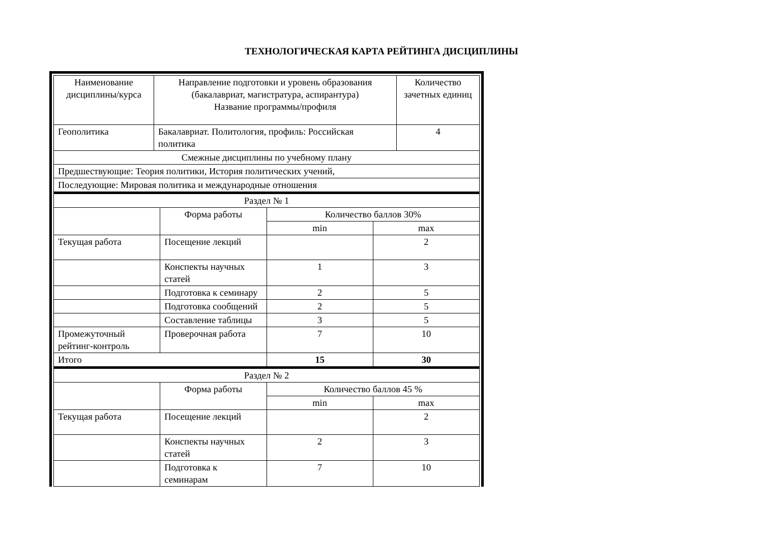ТЕХНОЛОГИЧЕСКАЯ КАРТА РЕЙТИНГА ДИСЦИПЛИНЫ
| Наименование дисциплины/курса | Направление подготовки и уровень образования (бакалавриат, магистратура, аспирантура) Название программы/профиля | Количество зачетных единиц |
| --- | --- | --- |
| Геополитика | Бакалавриат. Политология, профиль: Российская политика | 4 |
| Смежные дисциплины по учебному плану | | |
| Предшествующие: Теория политики, История политических учений, | | |
| Последующие: Мировая политика и международные отношения | | |
| Раздел № 1 | | | |
| | Форма работы | Количество баллов 30% | |
| | | min | max |
| Текущая работа | Посещение лекций | | 2 |
| | Конспекты научных статей | 1 | 3 |
| | Подготовка к семинару | 2 | 5 |
| | Подготовка сообщений | 2 | 5 |
| | Составление таблицы | 3 | 5 |
| Промежуточный рейтинг-контроль | Проверочная работа | 7 | 10 |
| Итого | | 15 | 30 |
| Раздел № 2 | | | |
| | Форма работы | Количество баллов 45 % | |
| | | min | max |
| Текущая работа | Посещение лекций | | 2 |
| | Конспекты научных статей | 2 | 3 |
| | Подготовка к семинарам | 7 | 10 |